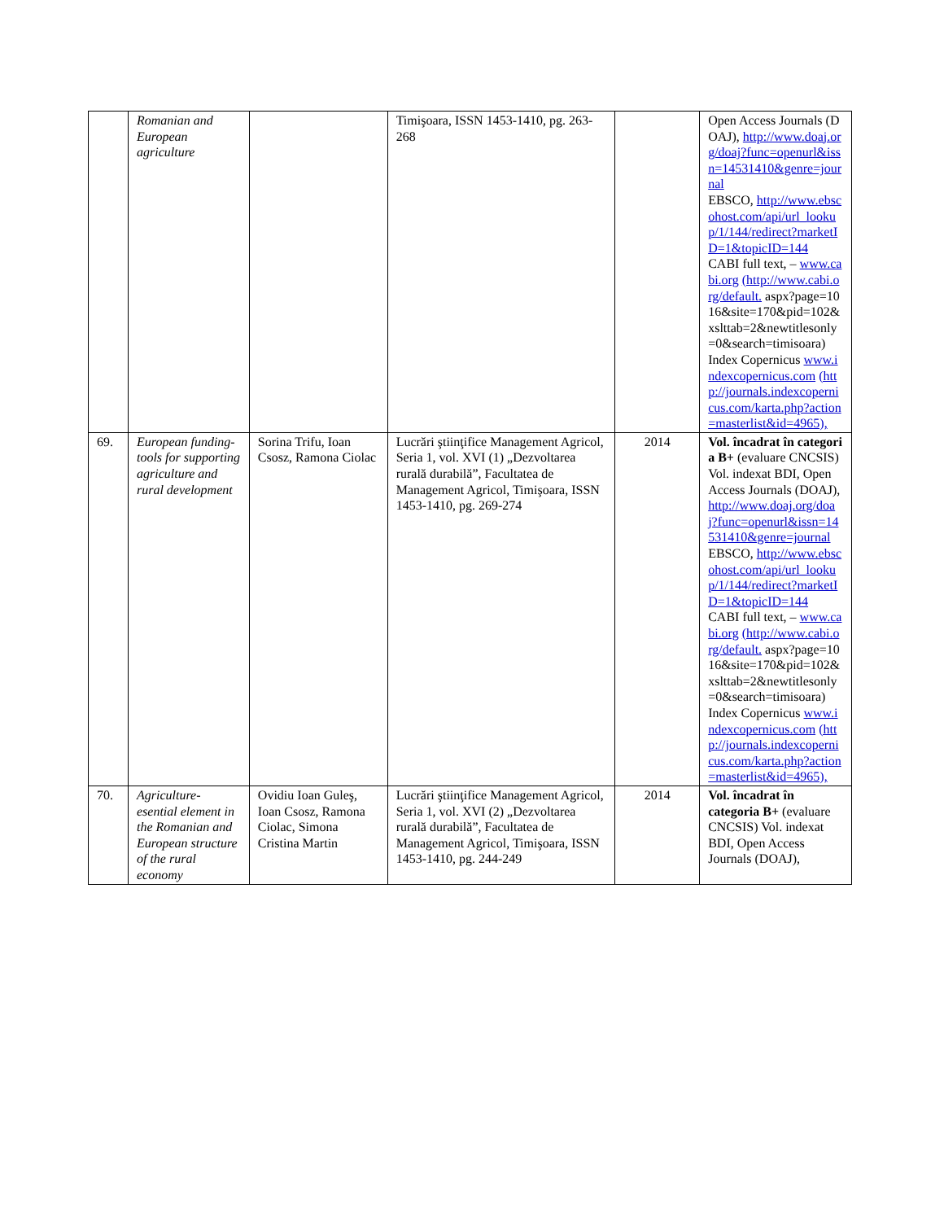| | Romanian and European agriculture | | Timişoara, ISSN 1453-1410, pg. 263-268 | | Open Access Journals (DOAJ), http://www.doaj.org/doaj?func=openurl&issn=14531410&genre=journal EBSCO, http://www.ebscohost.com/api/url_lookup/1/144/redirect?marketID=1&topicID=144 CABI full text, – www.cabi.org (http://www.cabi.org/default. aspx?page=1016&site=170&pid=102&xslttab=2&newtitlesonly=0&search=timisoara) Index Copernicus www.indexcopernicus.com (http://journals.indexcopernicus.com/karta.php?action=masterlist&id=4965), |
| 69. | European funding- tools for supporting agriculture and rural development | Sorina Trifu, Ioan Csosz, Ramona Ciolac | Lucrări ştiinţifice Management Agricol, Seria 1, vol. XVI (1) „Dezvoltarea rurală durabilă”, Facultatea de Management Agricol, Timişoara, ISSN 1453-1410, pg. 269-274 | 2014 | Vol. încadrat în categoria B+ (evaluare CNCSIS) Vol. indexat BDI, Open Access Journals (DOAJ), http://www.doaj.org/doaj?func=openurl&issn=14531410&genre=journal EBSCO, http://www.ebscohost.com/api/url_lookup/1/144/redirect?marketID=1&topicID=144 CABI full text, – www.cabi.org (http://www.cabi.org/default. aspx?page=1016&site=170&pid=102&xslttab=2&newtitlesonly=0&search=timisoara) Index Copernicus www.indexcopernicus.com (http://journals.indexcopernicus.com/karta.php?action=masterlist&id=4965), |
| 70. | Agriculture-esential element in the Romanian and European structure of the rural economy | Ovidiu Ioan Guleş, Ioan Csosz, Ramona Ciolac, Simona Cristina Martin | Lucrări ştiinţifice Management Agricol, Seria 1, vol. XVI (2) „Dezvoltarea rurală durabilă”, Facultatea de Management Agricol, Timişoara, ISSN 1453-1410, pg. 244-249 | 2014 | Vol. încadrat în categoria B+ (evaluare CNCSIS) Vol. indexat BDI, Open Access Journals (DOAJ), |